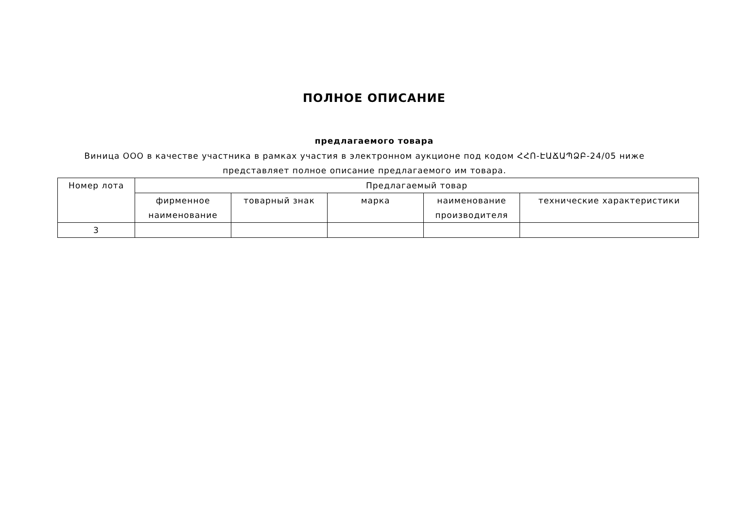ПОЛНОЕ ОПИСАНИЕ
предлагаемого товара
Виница ООО в качестве участника в рамках участия в электронном аукционе под кодом ՀՀՈ-ԷԱՃԱՊՁԲ-24/05 ниже представляет полное описание предлагаемого им товара.
| Номер лота | Предлагаемый товар | | | | |
| --- | --- | --- | --- | --- | --- |
| | фирменное наименование | товарный знак | марка | наименование производителя | технические характеристики |
| 3 | | | | | |